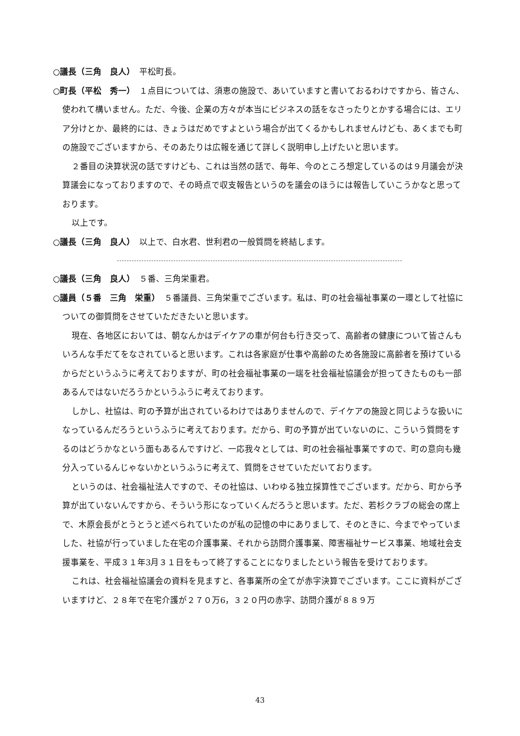○議長（三角　良人）　平松町長。
○町長（平松　秀一）　１点目については、須恵の施設で、あいていますと書いておるわけですから、皆さん、使われて構いません。ただ、今後、企業の方々が本当にビジネスの話をなさったりとかする場合には、エリア分けとか、最終的には、きょうはだめですよという場合が出てくるかもしれませんけども、あくまでも町の施設でございますから、そのあたりは広報を通じて詳しく説明申し上げたいと思います。
２番目の決算状況の話ですけども、これは当然の話で、毎年、今のところ想定しているのは９月議会が決算議会になっておりますので、その時点で収支報告というのを議会のほうには報告していこうかなと思っております。
以上です。
○議長（三角　良人）　以上で、白水君、世利君の一般質問を終結します。
○議長（三角　良人）　５番、三角栄重君。
○議員（５番　三角　栄重）　５番議員、三角栄重でございます。私は、町の社会福祉事業の一環として社協についての御質問をさせていただきたいと思います。
現在、各地区においては、朝なんかはデイケアの車が何台も行き交って、高齢者の健康について皆さんもいろんな手だてをなされていると思います。これは各家庭が仕事や高齢のため各施設に高齢者を預けているからだというふうに考えておりますが、町の社会福祉事業の一端を社会福祉協議会が担ってきたものも一部あるんではないだろうかというふうに考えております。
しかし、社協は、町の予算が出されているわけではありませんので、デイケアの施設と同じような扱いになっているんだろうというふうに考えております。だから、町の予算が出ていないのに、こういう質問をするのはどうかなという面もあるんですけど、一応我々としては、町の社会福祉事業ですので、町の意向も幾分入っているんじゃないかというふうに考えて、質問をさせていただいております。
というのは、社会福祉法人ですので、その社協は、いわゆる独立採算性でございます。だから、町から予算が出ていないんですから、そういう形になっていくんだろうと思います。ただ、若杉クラブの総会の席上で、木原会長がとうとうと述べられていたのが私の記憶の中にありまして、そのときに、今までやっていました、社協が行っていました在宅の介護事業、それから訪問介護事業、障害福祉サービス事業、地域社会支援事業を、平成３１年3月３１日をもって終了することになりましたという報告を受けております。
これは、社会福祉協議会の資料を見ますと、各事業所の全てが赤字決算でございます。ここに資料がございますけど、２８年で在宅介護が２７０万6，３２０円の赤字、訪問介護が８８９万
43